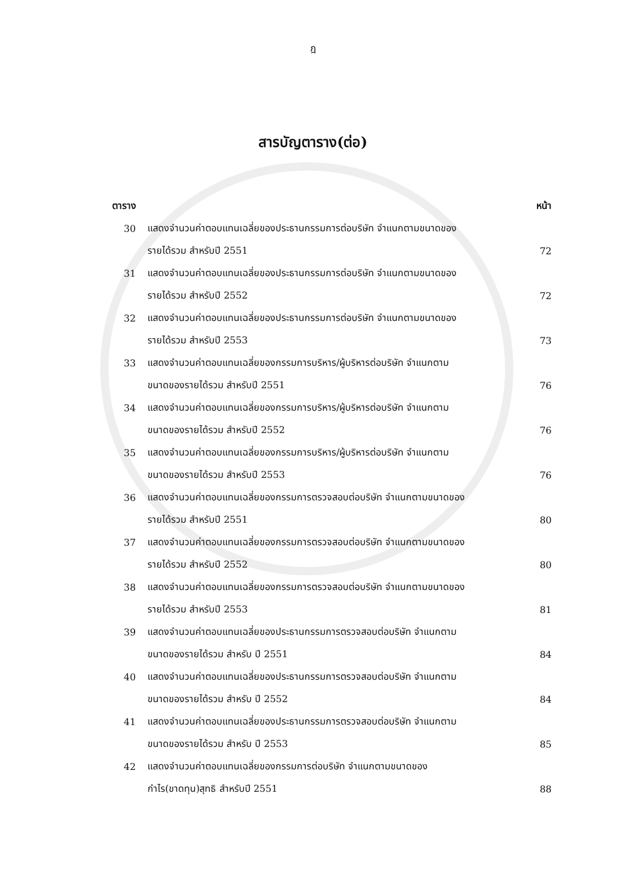ฎ
สารบัญตาราง(ต่อ)
| ตาราง | | หน้า |
| --- | --- | --- |
| 30 | แสดงจำนวนค่าตอบแทนเฉลี่ยของประธานกรรมการต่อบริษัท จำแนกตามขนาดของ | |
| | รายได้รวม สำหรับปี 2551 | 72 |
| 31 | แสดงจำนวนค่าตอบแทนเฉลี่ยของประธานกรรมการต่อบริษัท จำแนกตามขนาดของ | |
| | รายได้รวม สำหรับปี 2552 | 72 |
| 32 | แสดงจำนวนค่าตอบแทนเฉลี่ยของประธานกรรมการต่อบริษัท จำแนกตามขนาดของ | |
| | รายได้รวม สำหรับปี 2553 | 73 |
| 33 | แสดงจำนวนค่าตอบแทนเฉลี่ยของกรรมการบริหาร/ผู้บริหารต่อบริษัท จำแนกตาม | |
| | ขนาดของรายได้รวม สำหรับปี 2551 | 76 |
| 34 | แสดงจำนวนค่าตอบแทนเฉลี่ยของกรรมการบริหาร/ผู้บริหารต่อบริษัท จำแนกตาม | |
| | ขนาดของรายได้รวม สำหรับปี 2552 | 76 |
| 35 | แสดงจำนวนค่าตอบแทนเฉลี่ยของกรรมการบริหาร/ผู้บริหารต่อบริษัท จำแนกตาม | |
| | ขนาดของรายได้รวม สำหรับปี 2553 | 76 |
| 36 | แสดงจำนวนค่าตอบแทนเฉลี่ยของกรรมการตรวจสอบต่อบริษัท จำแนกตามขนาดของ | |
| | รายได้รวม สำหรับปี 2551 | 80 |
| 37 | แสดงจำนวนค่าตอบแทนเฉลี่ยของกรรมการตรวจสอบต่อบริษัท จำแนกตามขนาดของ | |
| | รายได้รวม สำหรับปี 2552 | 80 |
| 38 | แสดงจำนวนค่าตอบแทนเฉลี่ยของกรรมการตรวจสอบต่อบริษัท จำแนกตามขนาดของ | |
| | รายได้รวม สำหรับปี 2553 | 81 |
| 39 | แสดงจำนวนค่าตอบแทนเฉลี่ยของประธานกรรมการตรวจสอบต่อบริษัท จำแนกตาม | |
| | ขนาดของรายได้รวม สำหรับ ปี 2551 | 84 |
| 40 | แสดงจำนวนค่าตอบแทนเฉลี่ยของประธานกรรมการตรวจสอบต่อบริษัท จำแนกตาม | |
| | ขนาดของรายได้รวม สำหรับ ปี 2552 | 84 |
| 41 | แสดงจำนวนค่าตอบแทนเฉลี่ยของประธานกรรมการตรวจสอบต่อบริษัท จำแนกตาม | |
| | ขนาดของรายได้รวม สำหรับ ปี 2553 | 85 |
| 42 | แสดงจำนวนค่าตอบแทนเฉลี่ยของกรรมการต่อบริษัท จำแนกตามขนาดของ | |
| | กำไร(ขาดทุน)สุทธิ สำหรับปี 2551 | 88 |